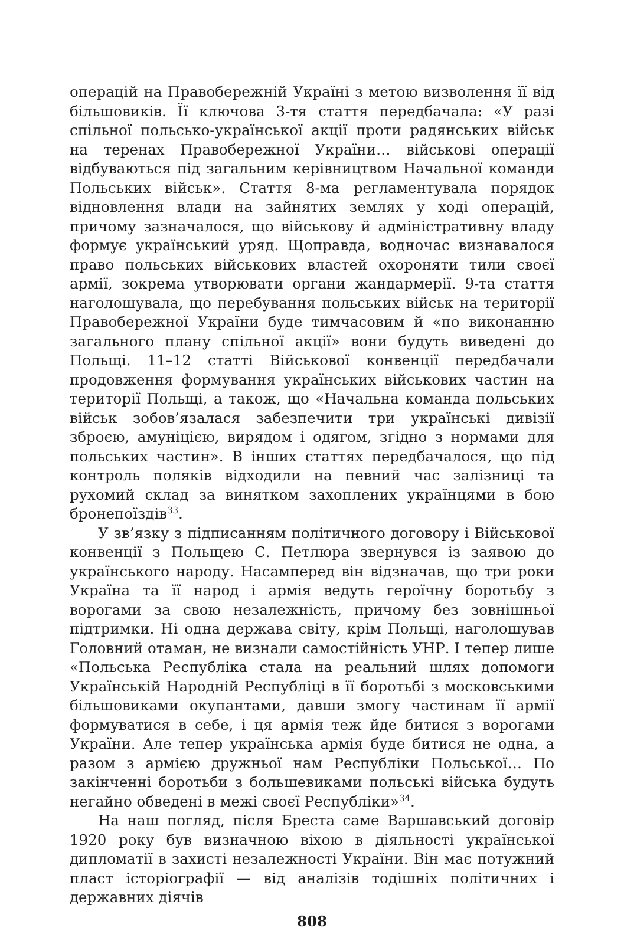операцій на Правобережній Україні з метою визволення її від більшовиків. Її ключова 3-тя стаття передбачала: «У разі спільної польсько-української акції проти радянських військ на теренах Правобережної України… військові операції відбуваються під загальним керівництвом Начальної команди Польських військ». Стаття 8-ма регламентувала порядок відновлення влади на зайнятих землях у ході операцій, причому зазначалося, що військову й адміністративну владу формує український уряд. Щоправда, водночас визнавалося право польських військових властей охороняти тили своєї армії, зокрема утворювати органи жандармерії. 9-та стаття наголошувала, що перебування польських військ на території Правобережної України буде тимчасовим й «по виконанню загального плану спільної акції» вони будуть виведені до Польщі. 11–12 статті Військової конвенції передбачали продовження формування українських військових частин на території Польщі, а також, що «Начальна команда польських військ зобов’язалася забезпечити три українські дивізії зброєю, амуніцією, вирядом і одягом, згідно з нормами для польських частин». В інших статтях передбачалося, що під контроль поляків відходили на певний час залізниці та рухомий склад за винятком захоплених українцями в бою бронепоїздів<sup>33</sup>.
У зв’язку з підписанням політичного договору і Військової конвенції з Польщею С. Петлюра звернувся із заявою до українського народу. Насамперед він відзначав, що три роки Україна та її народ і армія ведуть героїчну боротьбу з ворогами за свою незалежність, причому без зовнішньої підтримки. Ні одна держава світу, крім Польщі, наголошував Головний отаман, не визнали самостійність УНР. І тепер лише «Польська Республіка стала на реальний шлях допомоги Українській Народній Республіці в її боротьбі з московськими більшовиками окупантами, давши змогу частинам її армії формуватися в себе, і ця армія теж йде битися з ворогами України. Але тепер українська армія буде битися не одна, а разом з армією дружньої нам Республіки Польської… По закінченні боротьби з большевиками польські війська будуть негайно обведені в межі своєї Республіки»<sup>34</sup>.
На наш погляд, після Бреста саме Варшавський договір 1920 року був визначною віхою в діяльності української дипломатії в захисті незалежності України. Він має потужний пласт історіографії — від аналізів тодішніх політичних і державних діячів
808